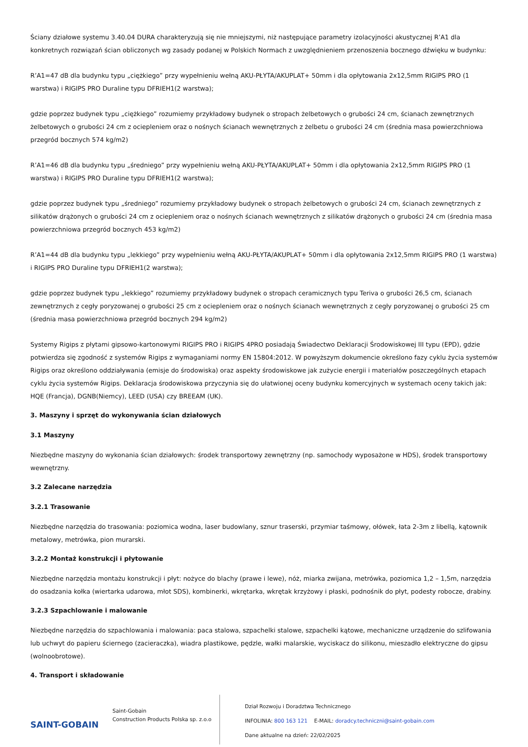Ściany działowe systemu 3.40.04 DURA charakteryzują się nie mniejszymi, niż następujące parametry izolacyjności akustycznej R’A1 dla konkretnych rozwiązań ścian obliczonych wg zasady podanej w Polskich Normach z uwzględnieniem przenoszenia bocznego dźwięku w budynku:
R’A1=47 dB dla budynku typu „ciężkiego” przy wypełnieniu wełną AKU-PŁYTA/AKUPLAT+ 50mm i dla opłytowania 2x12,5mm RIGIPS PRO (1 warstwa) i RIGIPS PRO Duraline typu DFRIEH1(2 warstwa);
gdzie poprzez budynek typu „ciężkiego” rozumiemy przykładowy budynek o stropach żelbetowych o grubości 24 cm, ścianach zewnętrznych żelbetowych o grubości 24 cm z ociepleniem oraz o nośnych ścianach wewnętrznych z żelbetu o grubości 24 cm (średnia masa powierzchniowa przegród bocznych 574 kg/m2)
R’A1=46 dB dla budynku typu „średniego” przy wypełnieniu wełną AKU-PŁYTA/AKUPLAT+ 50mm i dla opłytowania 2x12,5mm RIGIPS PRO (1 warstwa) i RIGIPS PRO Duraline typu DFRIEH1(2 warstwa);
gdzie poprzez budynek typu „średniego” rozumiemy przykładowy budynek o stropach żelbetowych o grubości 24 cm, ścianach zewnętrznych z silikatów drążonych o grubości 24 cm z ociepleniem oraz o nośnych ścianach wewnętrznych z silikatów drążonych o grubości 24 cm (średnia masa powierzchniowa przegród bocznych 453 kg/m2)
R’A1=44 dB dla budynku typu „lekkiego” przy wypełnieniu wełną AKU-PŁYTA/AKUPLAT+ 50mm i dla opłytowania 2x12,5mm RIGIPS PRO (1 warstwa) i RIGIPS PRO Duraline typu DFRIEH1(2 warstwa);
gdzie poprzez budynek typu „lekkiego” rozumiemy przykładowy budynek o stropach ceramicznych typu Teriva o grubości 26,5 cm, ścianach zewnętrznych z cegły poryzowanej o grubości 25 cm z ociepleniem oraz o nośnych ścianach wewnętrznych z cegły poryzowanej o grubości 25 cm (średnia masa powierzchniowa przegród bocznych 294 kg/m2)
Systemy Rigips z płytami gipsowo-kartonowymi RIGIPS PRO i RIGIPS 4PRO posiadają Świadectwo Deklaracji Środowiskowej III typu (EPD), gdzie potwierdza się zgodność z systemów Rigips z wymaganiami normy EN 15804:2012. W powyższym dokumencie określono fazy cyklu życia systemów Rigips oraz określono oddziaływania (emisje do środowiska) oraz aspekty środowiskowe jak zużycie energii i materiałów poszczególnych etapach cyklu życia systemów Rigips. Deklaracja środowiskowa przyczynia się do ułatwionej oceny budynku komercyjnych w systemach oceny takich jak: HQE (Francja), DGNB(Niemcy), LEED (USA) czy BREEAM (UK).
3. Maszyny i sprzęt do wykonywania ścian działowych
3.1 Maszyny
Niezbędne maszyny do wykonania ścian działowych: środek transportowy zewnętrzny (np. samochody wyposażone w HDS), środek transportowy wewnętrzny.
3.2 Zalecane narzędzia
3.2.1 Trasowanie
Niezbędne narzędzia do trasowania: poziomica wodna, laser budowlany, sznur traserski, przymiar taśmowy, ołówek, łata 2-3m z libellą, kątownik metalowy, metrówka, pion murarski.
3.2.2 Montaż konstrukcji i płytowanie
Niezbędne narzędzia montażu konstrukcji i płyt: nożyce do blachy (prawe i lewe), nóż, miarka zwijana, metrówka, poziomica 1,2 – 1,5m, narzędzia do osadzania kołka (wiertarka udarowa, młot SDS), kombinerki, wkrętarka, wkrętak krzyżowy i płaski, podnośnik do płyt, podesty robocze, drabiny.
3.2.3 Szpachlowanie i malowanie
Niezbędne narzędzia do szpachlowania i malowania: paca stalowa, szpachelki stalowe, szpachelki kątowe, mechaniczne urządzenie do szlifowania lub uchwyt do papieru ściernego (zacieraczka), wiadra plastikowe, pędzle, wałki malarskie, wyciskacz do silikonu, mieszadło elektryczne do gipsu (wolnoobrotowe).
4. Transport i składowanie
SAINT-GOBAIN
Saint-Gobain
Construction Products Polska sp. z.o.o
Dział Rozwoju i Doradztwa Technicznego
INFOLINIA: 800 163 121 E-MAIL: doradcy.techniczni@saint-gobain.com
Dane aktualne na dzień: 22/02/2025